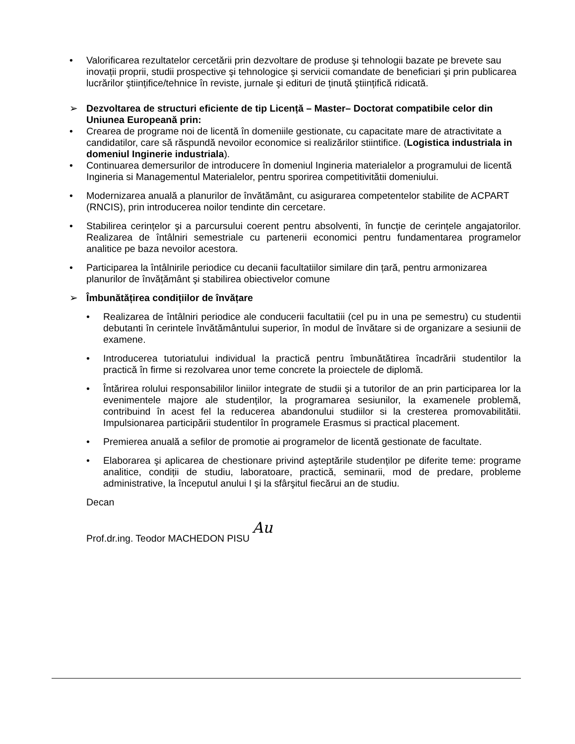• Valorificarea rezultatelor cercetării prin dezvoltare de produse şi tehnologii bazate pe brevete sau inovații proprii, studii prospective şi tehnologice şi servicii comandate de beneficiari şi prin publicarea lucrărilor ştiințifice/tehnice în reviste, jurnale şi edituri de ținută ştiințifică ridicată.
➢ Dezvoltarea de structuri eficiente de tip Licență – Master– Doctorat compatibile celor din Uniunea Europeană prin:
• Crearea de programe noi de licentă în domeniile gestionate, cu capacitate mare de atractivitate a candidatilor, care să răspundă nevoilor economice si realizărilor stiintifice. (Logistica industriala in domeniul Inginerie industriala).
• Continuarea demersurilor de introducere în domeniul Ingineria materialelor a programului de licentă Ingineria si Managementul Materialelor, pentru sporirea competitivitătii domeniului.
• Modernizarea anuală a planurilor de învătământ, cu asigurarea competentelor stabilite de ACPART (RNCIS), prin introducerea noilor tendinte din cercetare.
• Stabilirea cerințelor şi a parcursului coerent pentru absolventi, în funcție de cerințele angajatorilor. Realizarea de întâlniri semestriale cu partenerii economici pentru fundamentarea programelor analitice pe baza nevoilor acestora.
• Participarea la întâlnirile periodice cu decanii facultatiilor similare din țară, pentru armonizarea planurilor de învățământ şi stabilirea obiectivelor comune
➢ Îmbunătățirea condițiilor de învățare
• Realizarea de întâlniri periodice ale conducerii facultatiii (cel pu in una pe semestru) cu studentii debutanti în cerintele învătământului superior, în modul de învătare si de organizare a sesiunii de examene.
• Introducerea tutoriatului individual la practică pentru îmbunătătirea încadrării studentilor la practică în firme si rezolvarea unor teme concrete la proiectele de diplomă.
• Întărirea rolului responsabililor liniilor integrate de studii şi a tutorilor de an prin participarea lor la evenimentele majore ale studenților, la programarea sesiunilor, la examenele problemă, contribuind în acest fel la reducerea abandonului studiilor si la cresterea promovabilitătii. Impulsionarea participării studentilor în programele Erasmus si practical placement.
• Premierea anuală a sefilor de promotie ai programelor de licentă gestionate de facultate.
• Elaborarea şi aplicarea de chestionare privind aşteptările studenților pe diferite teme: programe analitice, condiții de studiu, laboratoare, practică, seminarii, mod de predare, probleme administrative, la începutul anului I şi la sfârşitul fiecărui an de studiu.
Decan
Prof.dr.ing. Teodor MACHEDON PISU Au